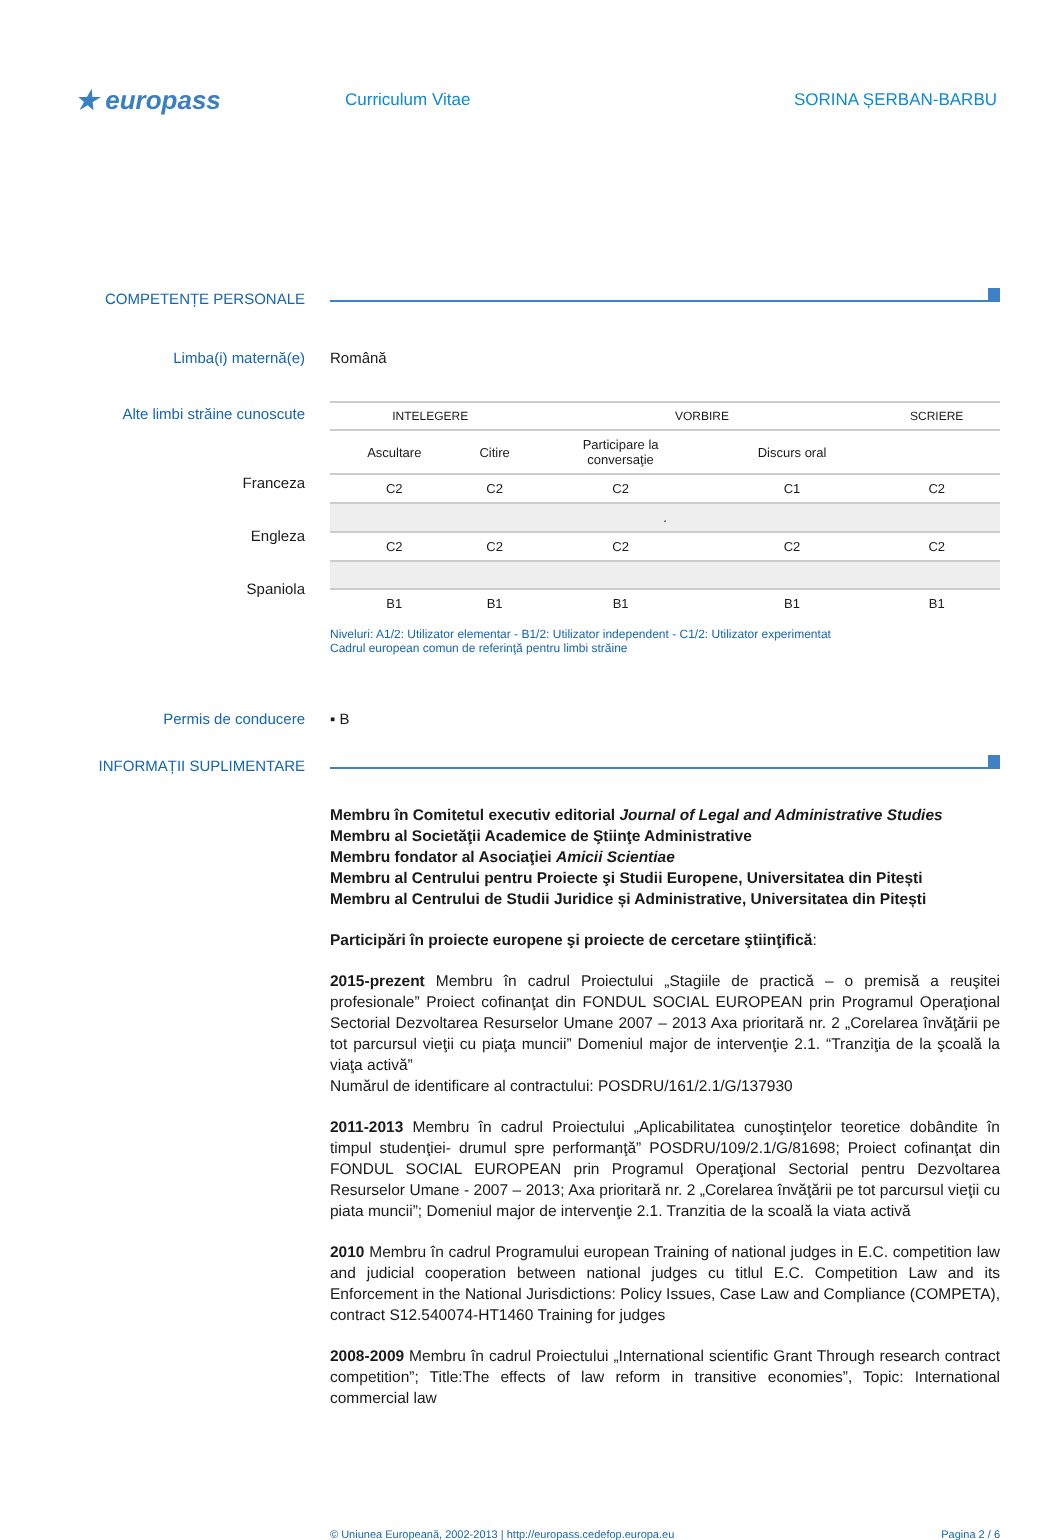★ europass
Curriculum Vitae SORINA ȘERBAN-BARBU
COMPETENȚE PERSONALE
Limba(i) maternă(e) Română
Alte limbi străine cunoscute
Franceza
Engleza
Spaniola
| INTELEGERE | | VORBIRE | | SCRIERE |
| --- | --- | --- | --- | --- |
| Ascultare | Citire | Participare la conversaţie | Discurs oral | |
| C2 | C2 | C2 | C1 | C2 |
| . | | | | |
| C2 | C2 | C2 | C2 | C2 |
| B1 | B1 | B1 | B1 | B1 |
Niveluri: A1/2: Utilizator elementar - B1/2: Utilizator independent - C1/2: Utilizator experimentat
Cadrul european comun de referinţă pentru limbi străine
Permis de conducere ▪ B
INFORMAȚII SUPLIMENTARE
Membru în Comitetul executiv editorial Journal of Legal and Administrative Studies
Membru al Societăţii Academice de Ştiinţe Administrative
Membru fondator al Asociaţiei Amicii Scientiae
Membru al Centrului pentru Proiecte şi Studii Europene, Universitatea din Pitești
Membru al Centrului de Studii Juridice și Administrative, Universitatea din Pitești
Participări în proiecte europene şi proiecte de cercetare ştiinţifică:
2015-prezent Membru în cadrul Proiectului „Stagiile de practică – o premisă a reuşitei profesionale” Proiect cofinanţat din FONDUL SOCIAL EUROPEAN prin Programul Operaţional Sectorial Dezvoltarea Resurselor Umane 2007 – 2013 Axa prioritară nr. 2 „Corelarea învăţării pe tot parcursul vieţii cu piaţa muncii” Domeniul major de intervenţie 2.1. “Tranziţia de la şcoală la viaţa activă”
Numărul de identificare al contractului: POSDRU/161/2.1/G/137930
2011-2013 Membru în cadrul Proiectului „Aplicabilitatea cunoştinţelor teoretice dobândite în timpul studenţiei- drumul spre performanţă” POSDRU/109/2.1/G/81698; Proiect cofinanţat din FONDUL SOCIAL EUROPEAN prin Programul Operaţional Sectorial pentru Dezvoltarea Resurselor Umane - 2007 – 2013; Axa prioritară nr. 2 „Corelarea învăţării pe tot parcursul vieţii cu piata muncii”; Domeniul major de intervenţie 2.1. Tranzitia de la scoală la viata activă
2010 Membru în cadrul Programului european Training of national judges in E.C. competition law and judicial cooperation between national judges cu titlul E.C. Competition Law and its Enforcement in the National Jurisdictions: Policy Issues, Case Law and Compliance (COMPETA), contract S12.540074-HT1460 Training for judges
2008-2009 Membru în cadrul Proiectului „International scientific Grant Through research contract competition”; Title:The effects of law reform in transitive economies”, Topic: International commercial law
© Uniunea Europeană, 2002-2013 | http://europass.cedefop.europa.eu Pagina 2 / 6